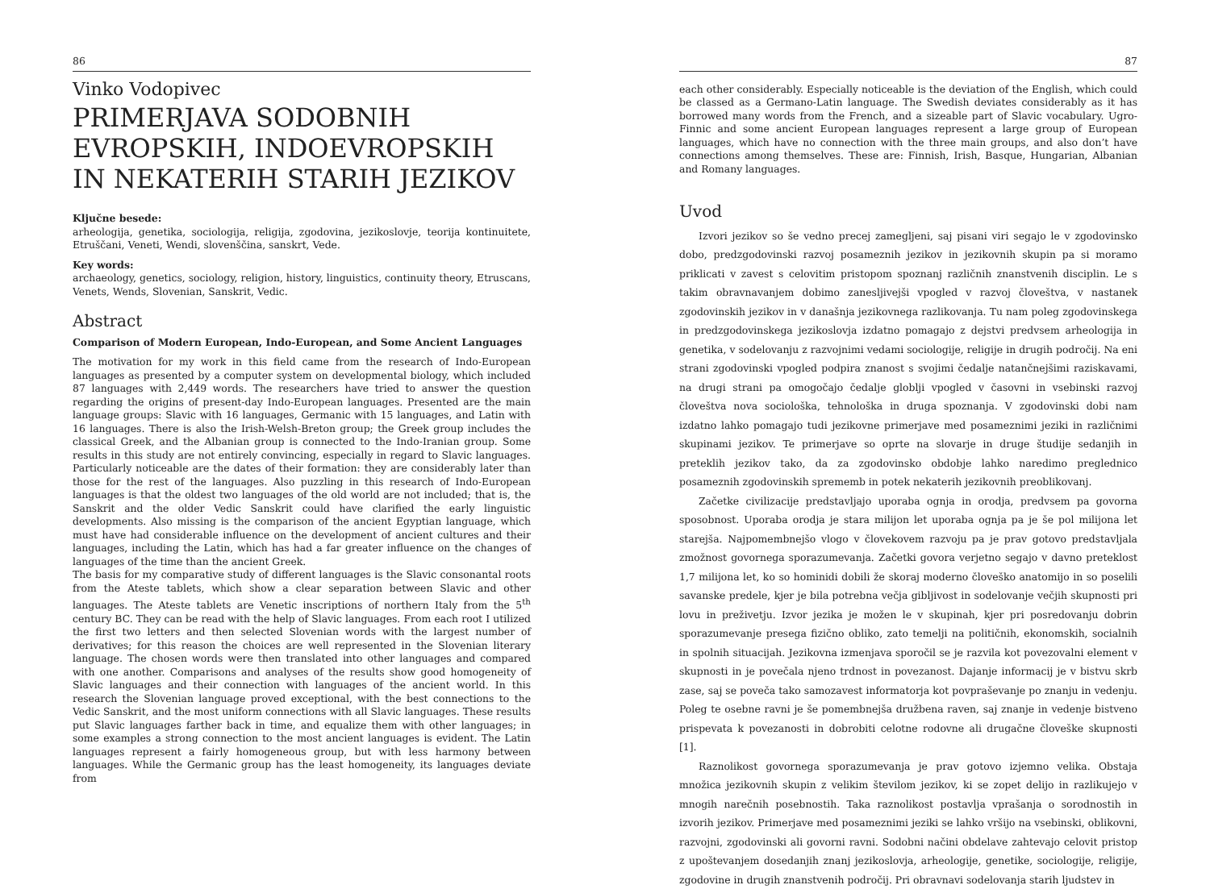86
Vinko Vodopivec
PRIMERJAVA SODOBNIH EVROPSKIH, INDOEVROPSKIH IN NEKATERIH STARIH JEZIKOV
Ključne besede:
arheologija, genetika, sociologija, religija, zgodovina, jezikoslovje, teorija kontinuitete, Etruščani, Veneti, Wendi, slovenščina, sanskrt, Vede.
Key words:
archaeology, genetics, sociology, religion, history, linguistics, continuity theory, Etruscans, Venets, Wends, Slovenian, Sanskrit, Vedic.
Abstract
Comparison of Modern European, Indo-European, and Some Ancient Languages
The motivation for my work in this field came from the research of Indo-European languages as presented by a computer system on developmental biology, which included 87 languages with 2,449 words. The researchers have tried to answer the question regarding the origins of present-day Indo-European languages. Presented are the main language groups: Slavic with 16 languages, Germanic with 15 languages, and Latin with 16 languages. There is also the Irish-Welsh-Breton group; the Greek group includes the classical Greek, and the Albanian group is connected to the Indo-Iranian group. Some results in this study are not entirely convincing, especially in regard to Slavic languages. Particularly noticeable are the dates of their formation: they are considerably later than those for the rest of the languages. Also puzzling in this research of Indo-European languages is that the oldest two languages of the old world are not included; that is, the Sanskrit and the older Vedic Sanskrit could have clarified the early linguistic developments. Also missing is the comparison of the ancient Egyptian language, which must have had considerable influence on the development of ancient cultures and their languages, including the Latin, which has had a far greater influence on the changes of languages of the time than the ancient Greek.
The basis for my comparative study of different languages is the Slavic consonantal roots from the Ateste tablets, which show a clear separation between Slavic and other languages. The Ateste tablets are Venetic inscriptions of northern Italy from the 5<sup>th</sup> century BC. They can be read with the help of Slavic languages. From each root I utilized the first two letters and then selected Slovenian words with the largest number of derivatives; for this reason the choices are well represented in the Slovenian literary language. The chosen words were then translated into other languages and compared with one another. Comparisons and analyses of the results show good homogeneity of Slavic languages and their connection with languages of the ancient world. In this research the Slovenian language proved exceptional, with the best connections to the Vedic Sanskrit, and the most uniform connections with all Slavic languages. These results put Slavic languages farther back in time, and equalize them with other languages; in some examples a strong connection to the most ancient languages is evident. The Latin languages represent a fairly homogeneous group, but with less harmony between languages. While the Germanic group has the least homogeneity, its languages deviate from
87
each other considerably. Especially noticeable is the deviation of the English, which could be classed as a Germano-Latin language. The Swedish deviates considerably as it has borrowed many words from the French, and a sizeable part of Slavic vocabulary. Ugro-Finnic and some ancient European languages represent a large group of European languages, which have no connection with the three main groups, and also don’t have connections among themselves. These are: Finnish, Irish, Basque, Hungarian, Albanian and Romany languages.
Uvod
Izvori jezikov so še vedno precej zamegljeni, saj pisani viri segajo le v zgodovinsko dobo, predzgodovinski razvoj posameznih jezikov in jezikovnih skupin pa si moramo priklicati v zavest s celovitim pristopom spoznanj različnih znanstvenih disciplin. Le s takim obravnavanjem dobimo zanesljivejši vpogled v razvoj človeštva, v nastanek zgodovinskih jezikov in v današnja jezikovnega razlikovanja. Tu nam poleg zgodovinskega in predzgodovinskega jezikoslovja izdatno pomagajo z dejstvi predvsem arheologija in genetika, v sodelovanju z razvojnimi vedami sociologije, religije in drugih področij. Na eni strani zgodovinski vpogled podpira znanost s svojimi čedalje natančnejšimi raziskavami, na drugi strani pa omogočajo čedalje globlji vpogled v časovni in vsebinski razvoj človeštva nova sociološka, tehnološka in druga spoznanja. V zgodovinski dobi nam izdatno lahko pomagajo tudi jezikovne primerjave med posameznimi jeziki in različnimi skupinami jezikov. Te primerjave so oprte na slovarje in druge študije sedanjih in preteklih jezikov tako, da za zgodovinsko obdobje lahko naredimo preglednico posameznih zgodovinskih sprememb in potek nekaterih jezikovnih preoblikovanj.
Začetke civilizacije predstavljajo uporaba ognja in orodja, predvsem pa govorna sposobnost. Uporaba orodja je stara milijon let uporaba ognja pa je še pol milijona let starejša. Najpomembnejšo vlogo v človekovem razvoju pa je prav gotovo predstavljala zmožnost govornega sporazumevanja. Začetki govora verjetno segajo v davno preteklost 1,7 milijona let, ko so hominidi dobili že skoraj moderno človeško anatomijo in so poselili savanske predele, kjer je bila potrebna večja gibljivost in sodelovanje večjih skupnosti pri lovu in preživetju. Izvor jezika je možen le v skupinah, kjer pri posredovanju dobrin sporazumevanje presega fizično obliko, zato temelji na političnih, ekonomskih, socialnih in spolnih situacijah. Jezikovna izmenjava sporočil se je razvila kot povezovalni element v skupnosti in je povečala njeno trdnost in povezanost. Dajanje informacij je v bistvu skrb zase, saj se poveča tako samozavest informatorja kot povpraševanje po znanju in vedenju. Poleg te osebne ravni je še pomembnejša družbena raven, saj znanje in vedenje bistveno prispevata k povezanosti in dobrobiti celotne rodovne ali drugačne človeške skupnosti [1].
Raznolikost govornega sporazumevanja je prav gotovo izjemno velika. Obstaja množica jezikovnih skupin z velikim številom jezikov, ki se zopet delijo in razlikujejo v mnogih narečnih posebnostih. Taka raznolikost postavlja vprašanja o sorodnostih in izvorih jezikov. Primerjave med posameznimi jeziki se lahko vršijo na vsebinski, oblikovni, razvojni, zgodovinski ali govorni ravni. Sodobni načini obdelave zahtevajo celovit pristop z upoštevanjem dosedanjih znanj jezikoslovja, arheologije, genetike, sociologije, religije, zgodovine in drugih znanstvenih področij. Pri obravnavi sodelovanja starih ljudstev in